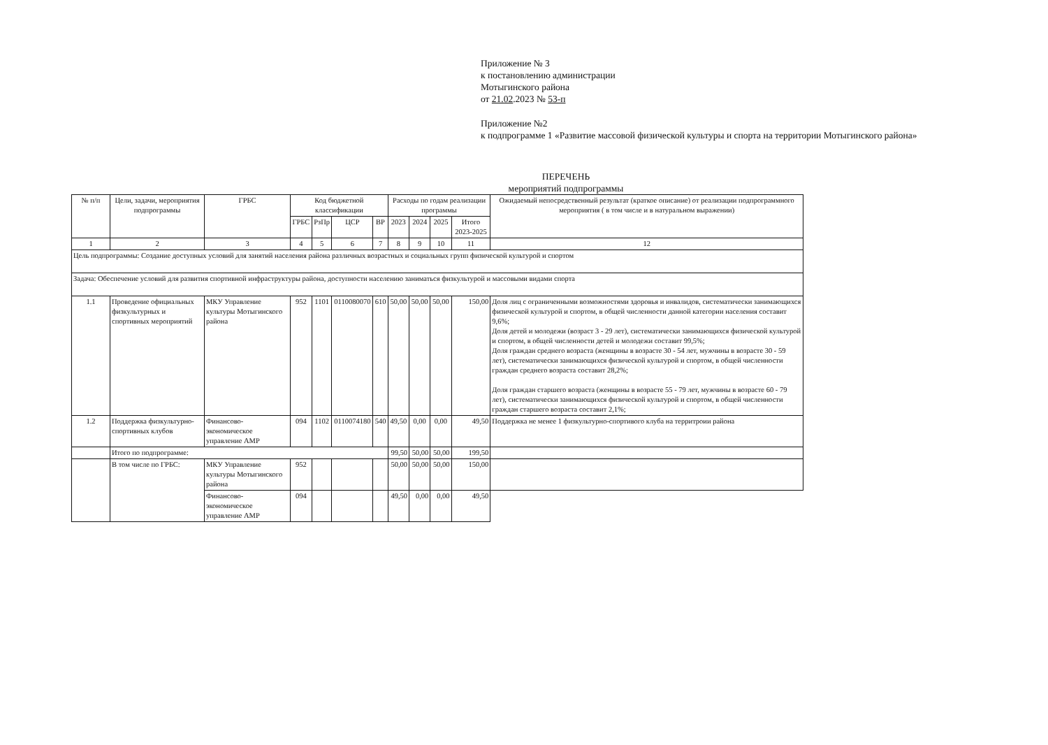Приложение № 3
к постановлению администрации
Мотыгинского района
от 21.02.2023 № 53-п
Приложение №2
к подпрограмме 1 «Развитие массовой физической культуры и спорта на территории Мотыгинского района»
ПЕРЕЧЕНЬ
мероприятий подпрограммы
| № п/п | Цели, задачи, мероприятия подпрограммы | ГРБС | Код бюджетной классификации | | | | Расходы по годам реализации программы | | | | Ожидаемый непосредственный результат (краткое описание) от реализации подпрограммного мероприятия ( в том числе и в натуральном выражении) |
| --- | --- | --- | --- | --- | --- | --- | --- | --- | --- | --- | --- |
| | | | ГРБС | РзПр | ЦСР | ВР | 2023 | 2024 | 2025 | Итого 2023-2025 | |
| 1 | 2 | 3 | 4 | 5 | 6 | 7 | 8 | 9 | 10 | 11 | 12 |
| Цель подпрограммы: Создание доступных условий для занятий населения района различных возрастных и социальных групп физической культурой и спортом | | | | | | | | | | | |
| Задача: Обеспечение условий для развития спортивной инфраструктуры района, доступности населению заниматься физкультурой и массовыми видами спорта | | | | | | | | | | | |
| 1.1 | Проведение официальных физкультурных и спортивных мероприятий | МКУ Управление культуры Мотыгинского района | 952 | 1101 | 0110080070 | 610 | 50,00 | 50,00 | 50,00 | 150,00 | Доля лиц с ограниченными возможностями здоровья и инвалидов, систематически занимающихся физической культурой и спортом, в общей численности данной категории населения составит 9,6%; Доля детей и молодежи (возраст 3 - 29 лет), систематически занимающихся физической культурой и спортом, в общей численности детей и молодежи составит 99,5%; Доля граждан среднего возраста (женщины в возрасте 30 - 54 лет, мужчины в возрасте 30 - 59 лет), систематически занимающихся физической культурой и спортом, в общей численности граждан среднего возраста составит 28,2%; Доля граждан старшего возраста (женщины в возрасте 55 - 79 лет, мужчины в возрасте 60 - 79 лет), систематически занимающихся физической культурой и спортом, в общей численности граждан старшего возраста составит 2,1%; |
| 1.2 | Поддержка физкультурно-спортивных клубов | Финансово-экономическое управление АМР | 094 | 1102 | 0110074180 | 540 | 49,50 | 0,00 | 0,00 | 49,50 | Поддержка не менее 1 физкультурно-спортивого клуба на территроии района |
| | Итого по подпрограмме: | | | | | | 99,50 | 50,00 | 50,00 | 199,50 | |
| | В том числе по ГРБС: | МКУ Управление культуры Мотыгинского района | 952 | | | | 50,00 | 50,00 | 50,00 | 150,00 | |
| | | Финансово-экономическое управление АМР | 094 | | | | 49,50 | 0,00 | 0,00 | 49,50 | |